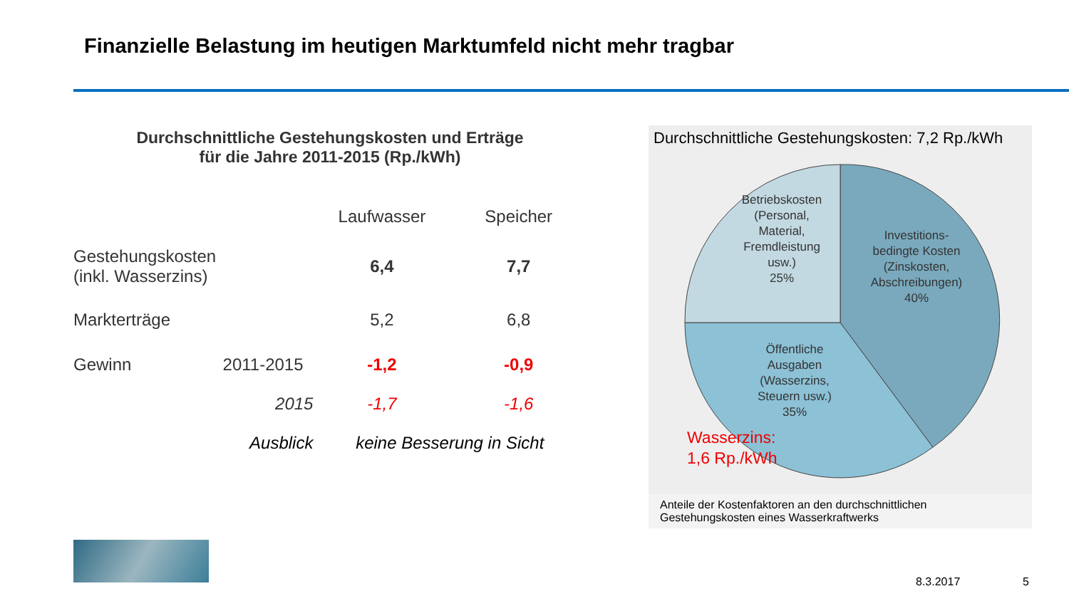Finanzielle Belastung im heutigen Marktumfeld nicht mehr tragbar
Durchschnittliche Gestehungskosten und Erträge
für die Jahre 2011-2015 (Rp./kWh)
| | | Laufwasser | Speicher |
| Gestehungskosten (inkl. Wasserzins) | | 6,4 | 7,7 |
| Markterträge | | 5,2 | 6,8 |
| Gewinn | 2011-2015 | -1,2 | -0,9 |
| | 2015 | -1,7 | -1,6 |
| | Ausblick | keine Besserung in Sicht | |
Durchschnittliche Gestehungskosten: 7,2 Rp./kWh
Betriebskosten
(Personal,
Material,
Fremdleistung
usw.)
25%
Investitions-
bedingte Kosten
(Zinskosten,
Abschreibungen)
40%
Öffentliche
Ausgaben
(Wasserzins,
Steuern usw.)
35%
Wasserzins:
1,6 Rp./kWh
Anteile der Kostenfaktoren an den durchschnittlichen
Gestehungskosten eines Wasserkraftwerks
8.3.2017 5